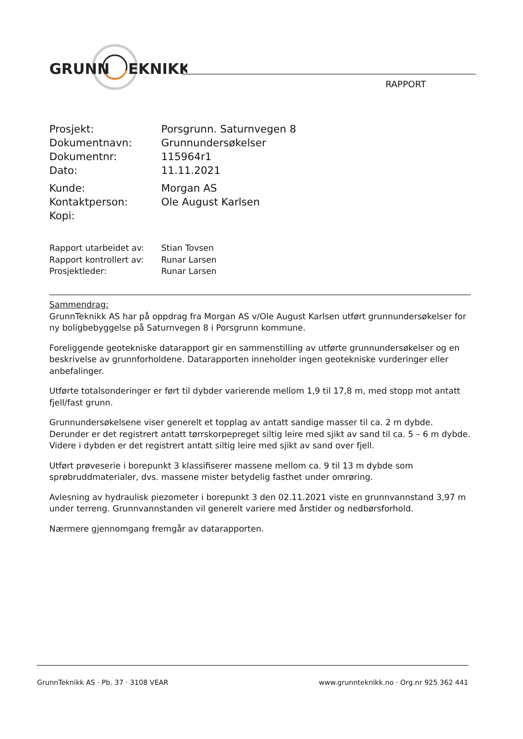GRUNN
EKNIKK
RAPPORT
Prosjekt: Porsgrunn. Saturnvegen 8
Dokumentnavn: Grunnundersøkelser
Dokumentnr: 115964r1
Dato: 11.11.2021
Kunde: Morgan AS
Kontaktperson: Ole August Karlsen
Kopi:
Rapport utarbeidet av: Stian Tovsen
Rapport kontrollert av: Runar Larsen
Prosjektleder: Runar Larsen
Sammendrag:
GrunnTeknikk AS har på oppdrag fra Morgan AS v/Ole August Karlsen utført grunnundersøkelser for ny boligbebyggelse på Saturnvegen 8 i Porsgrunn kommune.
Foreliggende geotekniske datarapport gir en sammenstilling av utførte grunnundersøkelser og en beskrivelse av grunnforholdene. Datarapporten inneholder ingen geotekniske vurderinger eller anbefalinger.
Utførte totalsonderinger er ført til dybder varierende mellom 1,9 til 17,8 m, med stopp mot antatt fjell/fast grunn.
Grunnundersøkelsene viser generelt et topplag av antatt sandige masser til ca. 2 m dybde. Derunder er det registrert antatt tørrskorpepreget siltig leire med sjikt av sand til ca. 5 – 6 m dybde. Videre i dybden er det registrert antatt siltig leire med sjikt av sand over fjell.
Utført prøveserie i borepunkt 3 klassifiserer massene mellom ca. 9 til 13 m dybde som sprøbruddmaterialer, dvs. massene mister betydelig fasthet under omrøring.
Avlesning av hydraulisk piezometer i borepunkt 3 den 02.11.2021 viste en grunnvannstand 3,97 m under terreng. Grunnvannstanden vil generelt variere med årstider og nedbørsforhold.
Nærmere gjennomgang fremgår av datarapporten.
GrunnTeknikk AS · Pb. 37 · 3108 VEAR www.grunnteknikk.no · Org.nr 925 362 441